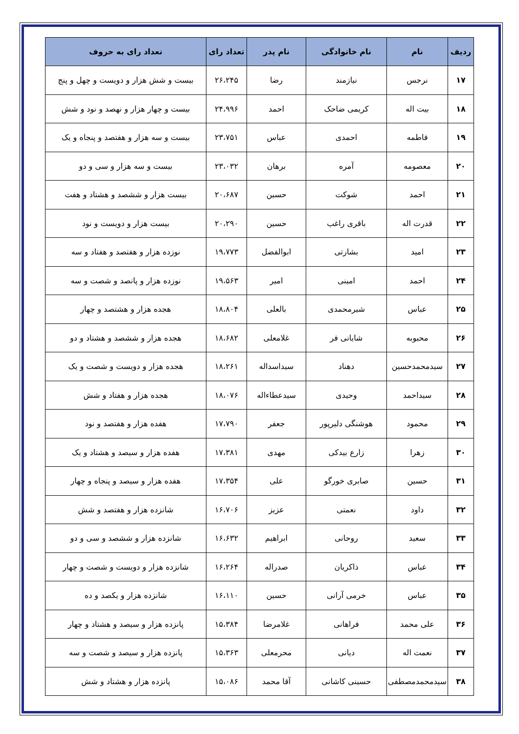| ردیف | نام | نام خانوادگی | نام پدر | تعداد رای | تعداد رای به حروف |
| --- | --- | --- | --- | --- | --- |
| ۱۷ | نرجس | نیازمند | رضا | ۲۶،۲۴۵ | بیست و شش هزار و دویست و چهل و پنج |
| ۱۸ | بیت اله | کریمی ضاحک | احمد | ۲۴،۹۹۶ | بیست و چهار هزار و نهصد و نود و شش |
| ۱۹ | فاطمه | احمدی | عباس | ۲۳،۷۵۱ | بیست و سه هزار و هفتصد و پنجاه و یک |
| ۲۰ | معصومه | آمره | برهان | ۲۳،۰۳۲ | بیست و سه هزار و سی و دو |
| ۲۱ | احمد | شوکت | حسین | ۲۰،۶۸۷ | بیست هزار و ششصد و هشتاد و هفت |
| ۲۲ | قدرت اله | باقری راغب | حسین | ۲۰،۲۹۰ | بیست هزار و دویست و نود |
| ۲۳ | امید | بشارتی | ابوالفضل | ۱۹،۷۷۳ | نوزده هزار و هفتصد و هفتاد و سه |
| ۲۴ | احمد | امینی | امیر | ۱۹،۵۶۳ | نوزده هزار و پانصد و شصت و سه |
| ۲۵ | عباس | شیرمحمدی | بالعلی | ۱۸،۸۰۴ | هجده هزار و هشتصد و چهار |
| ۲۶ | محبوبه | شایانی فر | غلامعلی | ۱۸،۶۸۲ | هجده هزار و ششصد و هشتاد و دو |
| ۲۷ | سیدمحمدحسین | دهناد | سیداسداله | ۱۸،۲۶۱ | هجده هزار و دویست و شصت و یک |
| ۲۸ | سیداحمد | وحیدی | سیدعطاءاله | ۱۸،۰۷۶ | هجده هزار و هفتاد و شش |
| ۲۹ | محمود | هوشنگی دلیرپور | جعفر | ۱۷،۷۹۰ | هفده هزار و هفتصد و نود |
| ۳۰ | زهرا | زارع بیدکی | مهدی | ۱۷،۳۸۱ | هفده هزار و سیصد و هشتاد و یک |
| ۳۱ | حسین | صابری خورگو | علی | ۱۷،۳۵۴ | هفده هزار و سیصد و پنجاه و چهار |
| ۳۲ | داود | نعمتی | عزیز | ۱۶،۷۰۶ | شانزده هزار و هفتصد و شش |
| ۳۳ | سعید | روحانی | ابراهیم | ۱۶،۶۳۲ | شانزده هزار و ششصد و سی و دو |
| ۳۴ | عباس | ذاکریان | صدراله | ۱۶،۲۶۴ | شانزده هزار و دویست و شصت و چهار |
| ۳۵ | عباس | خرمی آرانی | حسین | ۱۶،۱۱۰ | شانزده هزار و یکصد و ده |
| ۳۶ | علی محمد | فراهانی | غلامرضا | ۱۵،۳۸۴ | پانزده هزار و سیصد و هشتاد و چهار |
| ۳۷ | نعمت اله | دیانی | محرمعلی | ۱۵،۳۶۳ | پانزده هزار و سیصد و شصت و سه |
| ۳۸ | سیدمحمدمصطفی | حسینی کاشانی | آقا محمد | ۱۵،۰۸۶ | پانزده هزار و هشتاد و شش |